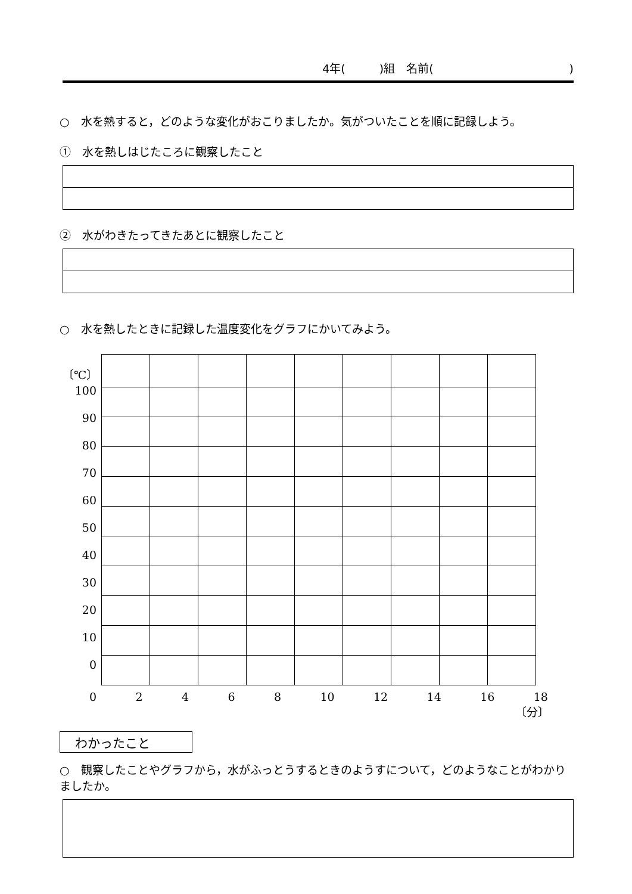4年(　　　)組　名前(　　　　　　　　　　　　)
○　水を熱すると，どのような変化がおこりましたか。気がついたことを順に記録しよう。
①　水を熱しはじたころに観察したこと
②　水がわきたってきたあとに観察したこと
○　水を熱したときに記録した温度変化をグラフにかいてみよう。
〔℃〕
100
90
80
70
60
50
40
30
20
10
0
02468 10 12 14 16 18
〔分〕
わかったこと
○　観察したことやグラフから，水がふっとうするときのようすについて，どのようなことがわかりましたか。